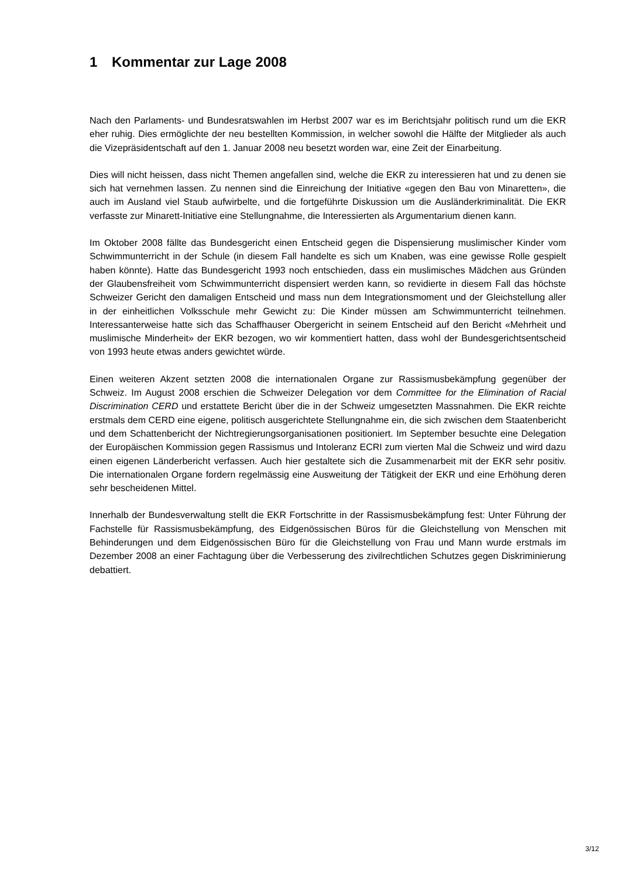1 Kommentar zur Lage 2008
Nach den Parlaments- und Bundesratswahlen im Herbst 2007 war es im Berichtsjahr politisch rund um die EKR eher ruhig. Dies ermöglichte der neu bestellten Kommission, in welcher sowohl die Hälfte der Mitglieder als auch die Vizepräsidentschaft auf den 1. Januar 2008 neu besetzt worden war, eine Zeit der Einarbeitung.
Dies will nicht heissen, dass nicht Themen angefallen sind, welche die EKR zu interessieren hat und zu denen sie sich hat vernehmen lassen. Zu nennen sind die Einreichung der Initiative «gegen den Bau von Minaretten», die auch im Ausland viel Staub aufwirbelte, und die fortgeführte Diskussion um die Ausländerkriminalität. Die EKR verfasste zur Minarett-Initiative eine Stellungnahme, die Interes­sierten als Argumentarium dienen kann.
Im Oktober 2008 fällte das Bundesgericht einen Entscheid gegen die Dispensierung muslimischer Kinder vom Schwimmunterricht in der Schule (in diesem Fall handelte es sich um Knaben, was eine gewisse Rolle gespielt haben könnte). Hatte das Bundesgericht 1993 noch entschieden, dass ein muslimisches Mädchen aus Gründen der Glaubensfreiheit vom Schwimmunterricht dispensiert werden kann, so revidierte in diesem Fall das höchste Schweizer Gericht den damaligen Entscheid und mass nun dem Integrationsmoment und der Gleichstellung aller in der einheitlichen Volksschule mehr Ge­wicht zu: Die Kinder müssen am Schwimmunterricht teilnehmen. Interessanterweise hatte sich das Schaffhauser Obergericht in seinem Entscheid auf den Bericht «Mehrheit und muslimische Minder­heit» der EKR bezogen, wo wir kommentiert hatten, dass wohl der Bundesgerichtsentscheid von 1993 heute etwas anders gewichtet würde.
Einen weiteren Akzent setzten 2008 die internationalen Organe zur Rassismusbekämpfung gegen­über der Schweiz. Im August 2008 erschien die Schweizer Delegation vor dem Committee for the Elimination of Racial Discrimination CERD und erstattete Bericht über die in der Schweiz umgesetzten Massnahmen. Die EKR reichte erstmals dem CERD eine eigene, politisch ausgerichtete Stellung­nahme ein, die sich zwischen dem Staatenbericht und dem Schattenbericht der Nichtregierungsorga­nisationen positioniert. Im September besuchte eine Delegation der Europäischen Kommission gegen Rassismus und Intoleranz ECRI zum vierten Mal die Schweiz und wird dazu einen eigenen Länderbe­richt verfassen. Auch hier gestaltete sich die Zusammenarbeit mit der EKR sehr positiv. Die internatio­nalen Organe fordern regelmässig eine Ausweitung der Tätigkeit der EKR und eine Erhöhung deren sehr bescheidenen Mittel.
Innerhalb der Bundesverwaltung stellt die EKR Fortschritte in der Rassismusbekämpfung fest: Unter Führung der Fachstelle für Rassismusbekämpfung, des Eidgenössischen Büros für die Gleichstellung von Menschen mit Behinderungen und dem Eidgenössischen Büro für die Gleichstellung von Frau und Mann wurde erstmals im Dezember 2008 an einer Fachtagung über die Verbesserung des zivil­rechtlichen Schutzes gegen Diskriminierung debattiert.
3/12